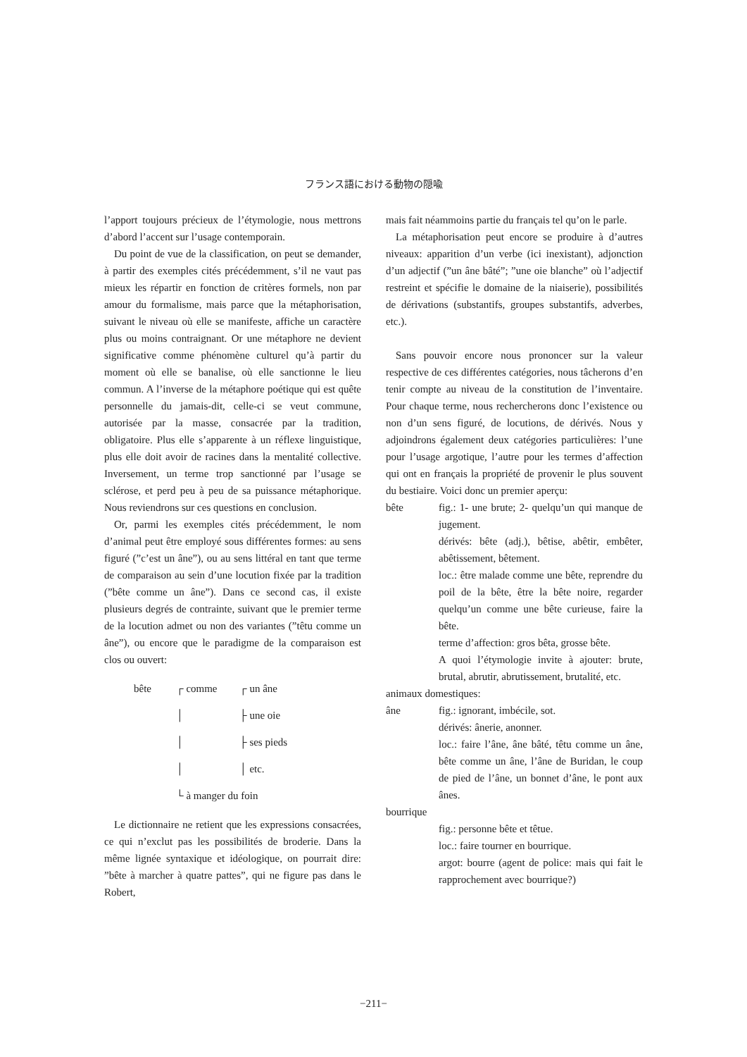フランス語における動物の隠喩
l’apport toujours précieux de l’étymologie, nous mettrons d’abord l’accent sur l’usage contemporain.
Du point de vue de la classification, on peut se demander, à partir des exemples cités précédemment, s’il ne vaut pas mieux les répartir en fonction de critères formels, non par amour du formalisme, mais parce que la métaphorisation, suivant le niveau où elle se manifeste, affiche un caractère plus ou moins contraignant. Or une métaphore ne devient significative comme phénomène culturel qu’à partir du moment où elle se banalise, où elle sanctionne le lieu commun. A l’inverse de la métaphore poétique qui est quête personnelle du jamais-dit, celle-ci se veut commune, autorisée par la masse, consacrée par la tradition, obligatoire. Plus elle s’apparente à un réflexe linguistique, plus elle doit avoir de racines dans la mentalité collective. Inversement, un terme trop sanctionné par l’usage se sclérose, et perd peu à peu de sa puissance métaphorique. Nous reviendrons sur ces questions en conclusion.
Or, parmi les exemples cités précédemment, le nom d’animal peut être employé sous différentes formes: au sens figuré (”c’est un âne”), ou au sens littéral en tant que terme de comparaison au sein d’une locution fixée par la tradition (”bête comme un âne”). Dans ce second cas, il existe plusieurs degrés de contrainte, suivant que le premier terme de la locution admet ou non des variantes (”têtu comme un âne”), ou encore que le paradigme de la comparaison est clos ou ouvert:
bête
┌ comme
┌ un âne
│
├ une oie
│
├ ses pieds
│
│ etc.
└ à manger du foin
Le dictionnaire ne retient que les expressions consacrées, ce qui n’exclut pas les possibilités de broderie. Dans la même lignée syntaxique et idéologique, on pourrait dire: ”bête à marcher à quatre pattes”, qui ne figure pas dans le Robert,
mais fait néammoins partie du français tel qu’on le parle.
La métaphorisation peut encore se produire à d’autres niveaux: apparition d’un verbe (ici inexistant), adjonction d’un adjectif (”un âne bâté”; ”une oie blanche” où l’adjectif restreint et spécifie le domaine de la niaiserie), possibilités de dérivations (substantifs, groupes substantifs, adverbes, etc.).
Sans pouvoir encore nous prononcer sur la valeur respective de ces différentes catégories, nous tâcherons d’en tenir compte au niveau de la constitution de l’inventaire. Pour chaque terme, nous rechercherons donc l’existence ou non d’un sens figuré, de locutions, de dérivés. Nous y adjoindrons également deux catégories particulières: l’une pour l’usage argotique, l’autre pour les termes d’affection qui ont en français la propriété de provenir le plus souvent du bestiaire. Voici donc un premier aperçu:
bête
fig.: 1- une brute; 2- quelqu’un qui manque de jugement.
dérivés: bête (adj.), bêtise, abêtir, embêter, abêtissement, bêtement.
loc.: être malade comme une bête, reprendre du poil de la bête, être la bête noire, regarder quelqu’un comme une bête curieuse, faire la bête.
terme d’affection: gros bêta, grosse bête.
A quoi l’étymologie invite à ajouter: brute, brutal, abrutir, abrutissement, brutalité, etc.
animaux domestiques:
âne
fig.: ignorant, imbécile, sot.
dérivés: ânerie, anonner.
loc.: faire l’âne, âne bâté, têtu comme un âne, bête comme un âne, l’âne de Buridan, le coup de pied de l’âne, un bonnet d’âne, le pont aux ânes.
bourrique
fig.: personne bête et têtue.
loc.: faire tourner en bourrique.
argot: bourre (agent de police: mais qui fait le rapprochement avec bourrique?)
−211−